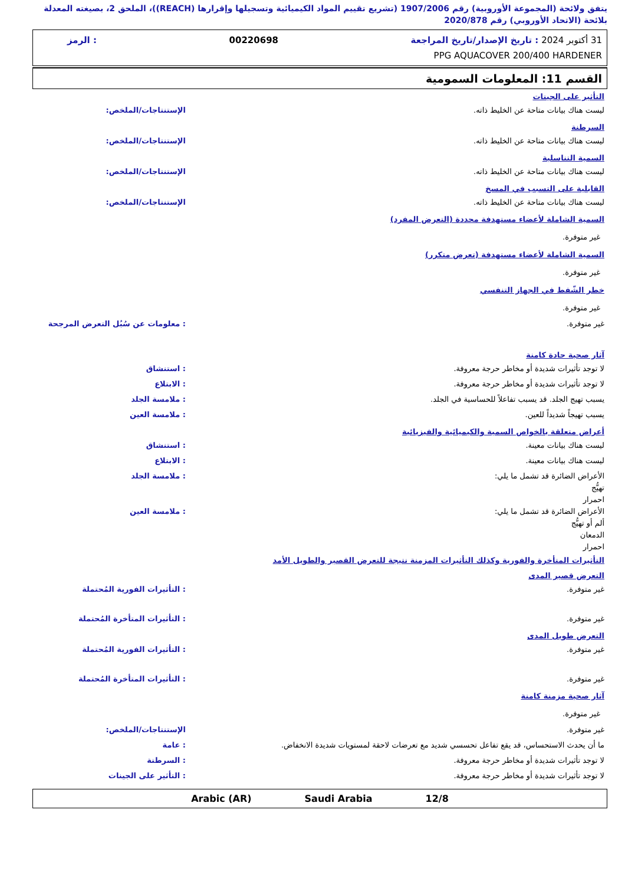يتفق ولائحة (المجموعة الأوروبية) رقم 1907/2006 (تشريع تقييم المواد الكيميائية وتسجيلها وإقرارها (REACH))، الملحق 2، بصيغته المعدلة بلائحة (الاتحاد الأوروبي) رقم 2020/878
31 أكتوبر 2024 : تاريخ الإصدار/تاريخ المراجعة 00220698: الرمز
PPG AQUACOVER 200/400 HARDENER
القسم 11: المعلومات السمومية
التأثير على الجينات
ليست هناك بيانات متاحة عن الخليط ذاته. الإستنتاجات/الملخص:
السرطنة
ليست هناك بيانات متاحة عن الخليط ذاته. الإستنتاجات/الملخص:
السمية التناسلية
ليست هناك بيانات متاحة عن الخليط ذاته. الإستنتاجات/الملخص:
القابلية على التسبب في المسخ
ليست هناك بيانات متاحة عن الخليط ذاته. الإستنتاجات/الملخص:
السمية الشاملة لأعضاء مستهدفة محددة (التعرض المفرد)
غير متوفرة.
السمية الشاملة لأعضاء مستهدفة (تعرض متكرر)
غير متوفرة.
خطر الشّفط في الجهاز التنفسي
غير متوفرة.
غير متوفرة. : معلومات عن سُبُل التعرض المرجحة
آثار صحية حادة كامنة
لا توجد تأثيرات شديدة أو مخاطر حرجة معروفة. : استنشاق
لا توجد تأثيرات شديدة أو مخاطر حرجة معروفة. : الابتلاع
يسبب تهيج الجلد. قد يسبب تفاعلاً للحساسية في الجلد. : ملامسة الجلد
يسبب تهيجاً شديداً للعين. : ملامسة العين
أعراض متعلقة بالخواص السمية والكيميائية والفيزيائية
ليست هناك بيانات معينة. : استنشاق
ليست هناك بيانات معينة. : الابتلاع
الأعراض الضائرة قد تشمل ما يلي:
تهيُّج
احمرار
: ملامسة الجلد
الأعراض الضائرة قد تشمل ما يلي:
ألم أو تهيُّج
الدمعان
احمرار
: ملامسة العين
التأثيرات المتأخرة والفورية وكذلك التأثيرات المزمنة نتيجة للتعرض القصير والطويل الأمد
التعرض قصير المدى
غير متوفرة. : التأثيرات الفورية المُحتملة
غير متوفرة. : التأثيرات المتأخرة المُحتملة
التعرض طويل المدى
غير متوفرة. : التأثيرات الفورية المُحتملة
غير متوفرة. : التأثيرات المتأخرة المُحتملة
آثار صحية مزمنة كامنة
غير متوفرة.
غير متوفرة. الإستنتاجات/الملخص:
ما أن يحدث الاستحساس، قد يقع تفاعل تحسسي شديد مع تعرضات لاحقة لمستويات شديدة الانخفاض. : عامة
لا توجد تأثيرات شديدة أو مخاطر حرجة معروفة. : السرطنة
لا توجد تأثيرات شديدة أو مخاطر حرجة معروفة. : التأثير على الجينات
12/8 Saudi Arabia Arabic (AR)